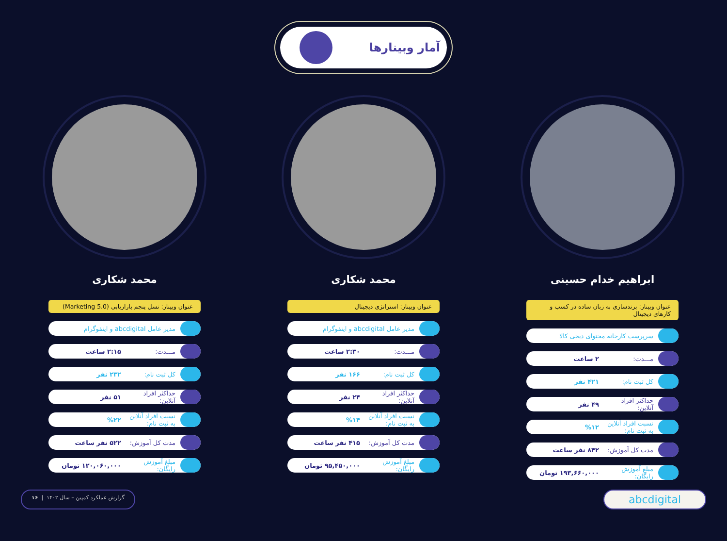آمار وبینارها
ابراهیم خدام حسینی
عنوان وبینار: برندسازی به زبان ساده در کسب و کارهای دیجیتال
سرپرست کارخانه محتوای دیجی کالا
مـــدت: ۲ ساعت
کل ثبت نام: ۴۲۱ نفر
حداکثر افراد آنلاین: ۴۹ نفر
نسبت افراد آنلاین به ثبت نام:%۱۲
مدت کل آموزش: ۸۴۲ نفر ساعت
مبلغ آموزش رایگان: ۱۹۳,۶۶۰,۰۰۰ تومان
محمد شکاری
عنوان وبینار: استراتژی دیجیتال
مدیر عامل abcdigital و اینفوگرام
مـــدت: ۲:۳۰ ساعت
کل ثبت نام: ۱۶۶ نفر
حداکثر افراد آنلاین: ۲۴ نفر
نسبت افراد آنلاین به ثبت نام:%۱۴
مدت کل آموزش: ۴۱۵ نفر ساعت
مبلغ آموزش رایگان: ۹۵,۴۵۰,۰۰۰ تومان
محمد شکاری
عنوان وبینار: نسل پنجم بازاریابی (Marketing 5.0)
مدیر عامل abcdigital و اینفوگرام
مـــدت: ۲:۱۵ ساعت
کل ثبت نام: ۲۳۲ نفر
حداکثر افراد آنلاین: ۵۱ نفر
نسبت افراد آنلاین به ثبت نام:%۲۲
مدت کل آموزش: ۵۲۲ نفر ساعت
مبلغ آموزش رایگان: ۱۲۰,۰۶۰,۰۰۰ تومان
abcdigital
گزارش عملکرد کمپین – سال ۱۴۰۲ | ۱۶